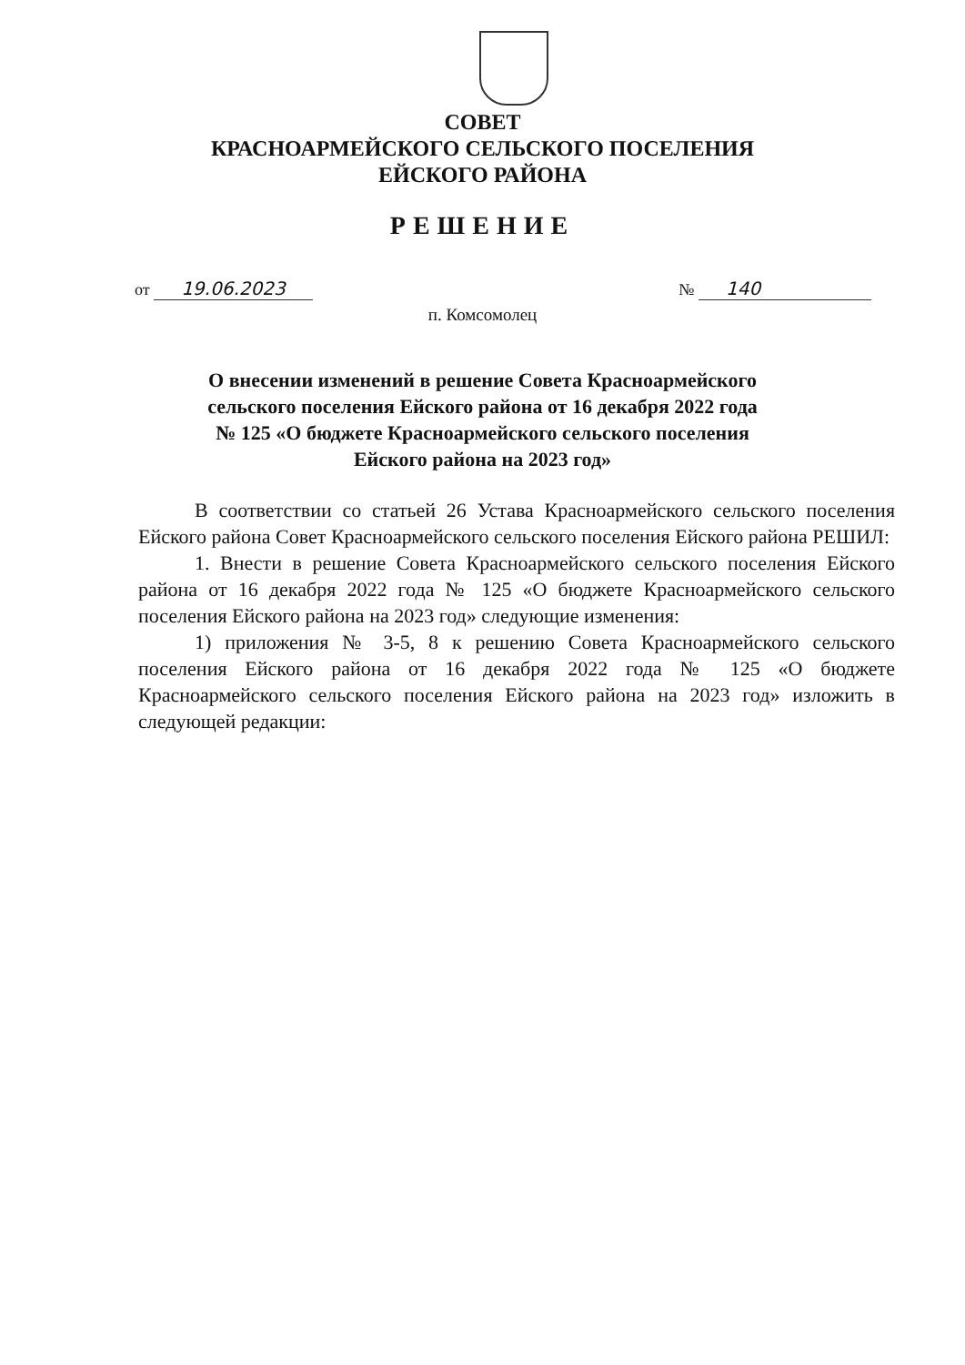СОВЕТ
КРАСНОАРМЕЙСКОГО СЕЛЬСКОГО ПОСЕЛЕНИЯ
ЕЙСКОГО РАЙОНА
РЕШЕНИЕ
от 19.06.2023 № 140
п. Комсомолец
О внесении изменений в решение Совета Красноармейского
сельского поселения Ейского района от 16 декабря 2022 года
№ 125 «О бюджете Красноармейского сельского поселения
Ейского района на 2023 год»
В соответствии со статьей 26 Устава Красноармейского сельского поселения Ейского района Совет Красноармейского сельского поселения Ейского района РЕШИЛ:
1. Внести в решение Совета Красноармейского сельского поселения Ейского района от 16 декабря 2022 года № 125 «О бюджете Красноармейского сельского поселения Ейского района на 2023 год» следующие изменения:
1) приложения № 3-5, 8 к решению Совета Красноармейского сельского поселения Ейского района от 16 декабря 2022 года № 125 «О бюджете Красноармейского сельского поселения Ейского района на 2023 год» изложить в следующей редакции: